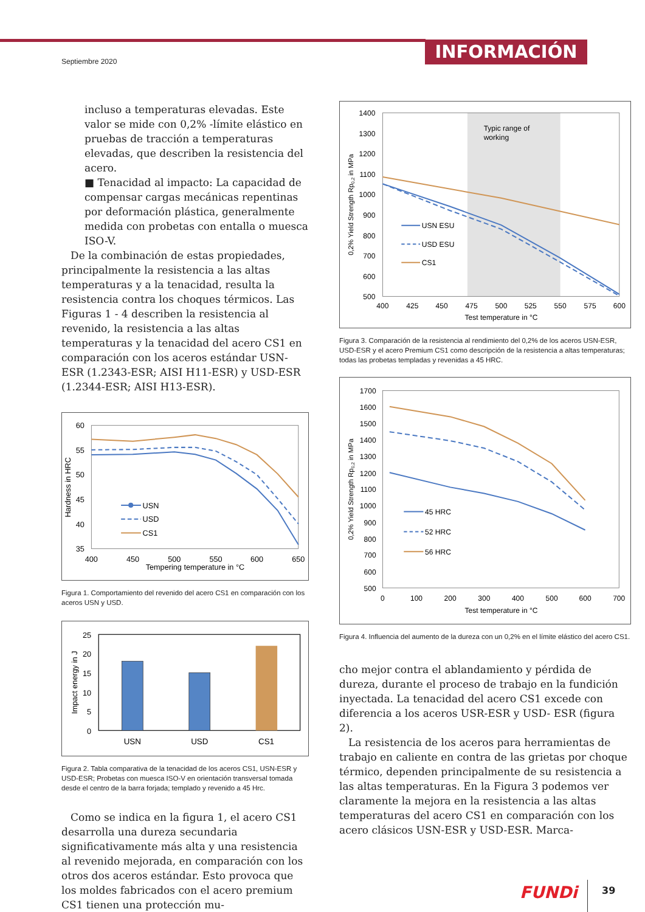Septiembre 2020
INFORMACIÓN
incluso a temperaturas elevadas. Este valor se mide con 0,2% -límite elástico en pruebas de tracción a temperaturas elevadas, que describen la resistencia del acero.
■ Tenacidad al impacto: La capacidad de compensar cargas mecánicas repentinas por deformación plástica, generalmente medida con probetas con entalla o muesca ISO-V.
De la combinación de estas propiedades, principalmente la resistencia a las altas temperaturas y a la tenacidad, resulta la resistencia contra los choques térmicos. Las Figuras 1 - 4 describen la resistencia al revenido, la resistencia a las altas temperaturas y la tenacidad del acero CS1 en comparación con los aceros estándar USN-ESR (1.2343-ESR; AISI H11-ESR) y USD-ESR (1.2344-ESR; AISI H13-ESR).
60
55
50
45
40
35
400
450
500
550
600
650
Tempering temperature in °C
Hardness in HRC
USN
USD
CS1
Figura 1. Comportamiento del revenido del acero CS1 en comparación con los aceros USN y USD.
25
20
15
10
5
0
Impact energy in J
USN
USD
CS1
Figura 2. Tabla comparativa de la tenacidad de los aceros CS1, USN-ESR y USD-ESR; Probetas con muesca ISO-V en orientación transversal tomada desde el centro de la barra forjada; templado y revenido a 45 Hrc.
Como se indica en la figura 1, el acero CS1 desarrolla una dureza secundaria significativamente más alta y una resistencia al revenido mejorada, en comparación con los otros dos aceros estándar. Esto provoca que los moldes fabricados con el acero premium CS1 tienen una protección mu-
Typic range of
working
1400
1300
1200
1100
1000
900
800
700
600
500
400
425
450
475
500
525
550
575
600
Test temperature in °C
0,2% Yield Strength Rp0,2 in MPa
USN ESU
USD ESU
CS1
Figura 3. Comparación de la resistencia al rendimiento del 0,2% de los aceros USN-ESR, USD-ESR y el acero Premium CS1 como descripción de la resistencia a altas temperaturas; todas las probetas templadas y revenidas a 45 HRC.
1700
1600
1500
1400
1300
1200
1100
1000
900
800
700
600
500
0
100
200
300
400
500
600
700
Test temperature in °C
0,2% Yield Strength Rp0,2 in MPa
45 HRC
52 HRC
56 HRC
Figura 4. Influencia del aumento de la dureza con un 0,2% en el límite elástico del acero CS1.
cho mejor contra el ablandamiento y pérdida de dureza, durante el proceso de trabajo en la fundición inyectada. La tenacidad del acero CS1 excede con diferencia a los aceros USR-ESR y USD- ESR (figura 2).
La resistencia de los aceros para herramientas de trabajo en caliente en contra de las grietas por choque térmico, dependen principalmente de su resistencia a las altas temperaturas. En la Figura 3 podemos ver claramente la mejora en la resistencia a las altas temperaturas del acero CS1 en comparación con los acero clásicos USN-ESR y USD-ESR. Marca-
FUNDi 39